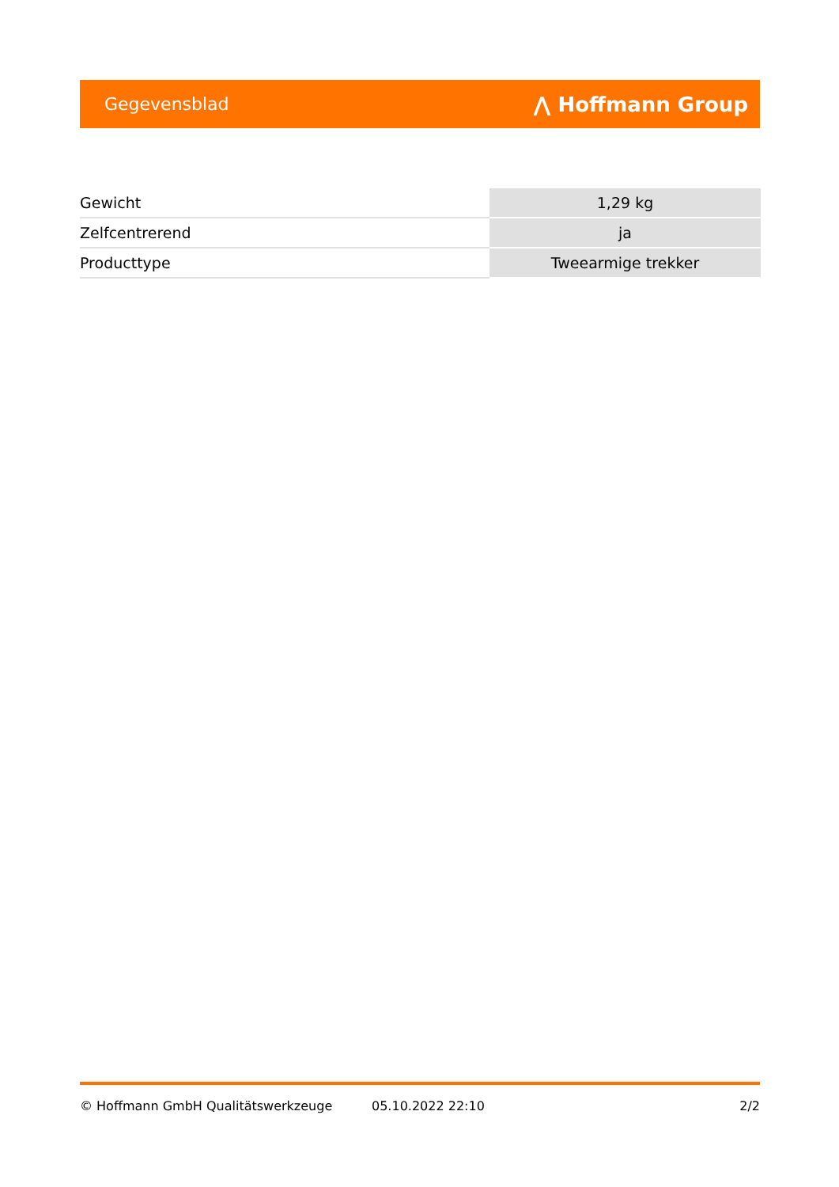Gegevensblad ⋀ Hoffmann Group
| Gewicht | 1,29 kg |
| Zelfcentrerend | ja |
| Producttype | Tweearmige trekker |
© Hoffmann GmbH Qualitätswerkzeuge 05.10.2022 22:10 2/2